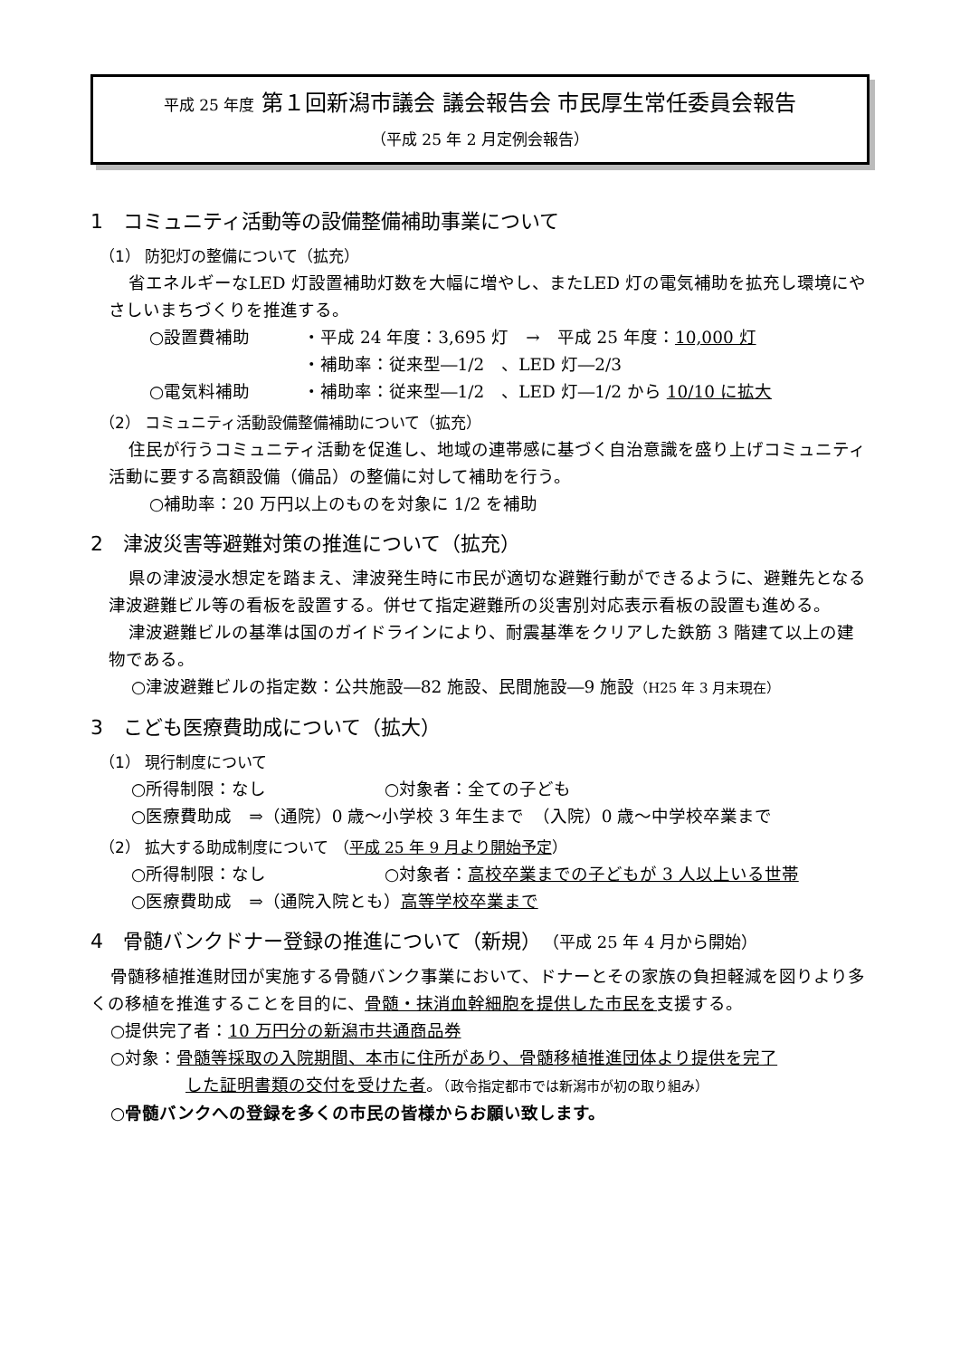平成 25 年度 第１回新潟市議会 議会報告会 市民厚生常任委員会報告
（平成 25 年 2 月定例会報告）
1　コミュニティ活動等の設備整備補助事業について
（1） 防犯灯の整備について（拡充）
省エネルギーなLED 灯設置補助灯数を大幅に増やし、またLED 灯の電気補助を拡充し環境にやさしいまちづくりを推進する。
○設置費補助 ・平成 24 年度：3,695 灯　→　平成 25 年度：10,000 灯
・補助率：従来型―1/2　、LED 灯―2/3
○電気料補助 ・補助率：従来型―1/2　、LED 灯―1/2 から 10/10 に拡大
（2） コミュニティ活動設備整備補助について（拡充）
住民が行うコミュニティ活動を促進し、地域の連帯感に基づく自治意識を盛り上げコミュニティ活動に要する高額設備（備品）の整備に対して補助を行う。
○補助率：20 万円以上のものを対象に 1/2 を補助
2　津波災害等避難対策の推進について（拡充）
県の津波浸水想定を踏まえ、津波発生時に市民が適切な避難行動ができるように、避難先となる津波避難ビル等の看板を設置する。併せて指定避難所の災害別対応表示看板の設置も進める。
津波避難ビルの基準は国のガイドラインにより、耐震基準をクリアした鉄筋 3 階建て以上の建物である。
○津波避難ビルの指定数：公共施設―82 施設、民間施設―9 施設（H25 年 3 月末現在）
3　こども医療費助成について（拡大）
（1） 現行制度について
○所得制限：なし ○対象者：全ての子ども
○医療費助成　⇒（通院）0 歳～小学校 3 年生まで　（入院）0 歳～中学校卒業まで
（2） 拡大する助成制度について （平成 25 年 9 月より開始予定）
○所得制限：なし ○対象者：高校卒業までの子どもが 3 人以上いる世帯
○医療費助成　⇒（通院入院とも）高等学校卒業まで
4　骨髄バンクドナー登録の推進について（新規）　（平成 25 年 4 月から開始）
骨髄移植推進財団が実施する骨髄バンク事業において、ドナーとその家族の負担軽減を図りより多くの移植を推進することを目的に、骨髄・抹消血幹細胞を提供した市民を支援する。
○提供完了者：10 万円分の新潟市共通商品券
○対象：骨髄等採取の入院期間、本市に住所があり、骨髄移植推進団体より提供を完了
した証明書類の交付を受けた者。（政令指定都市では新潟市が初の取り組み）
○骨髄バンクへの登録を多くの市民の皆様からお願い致します。